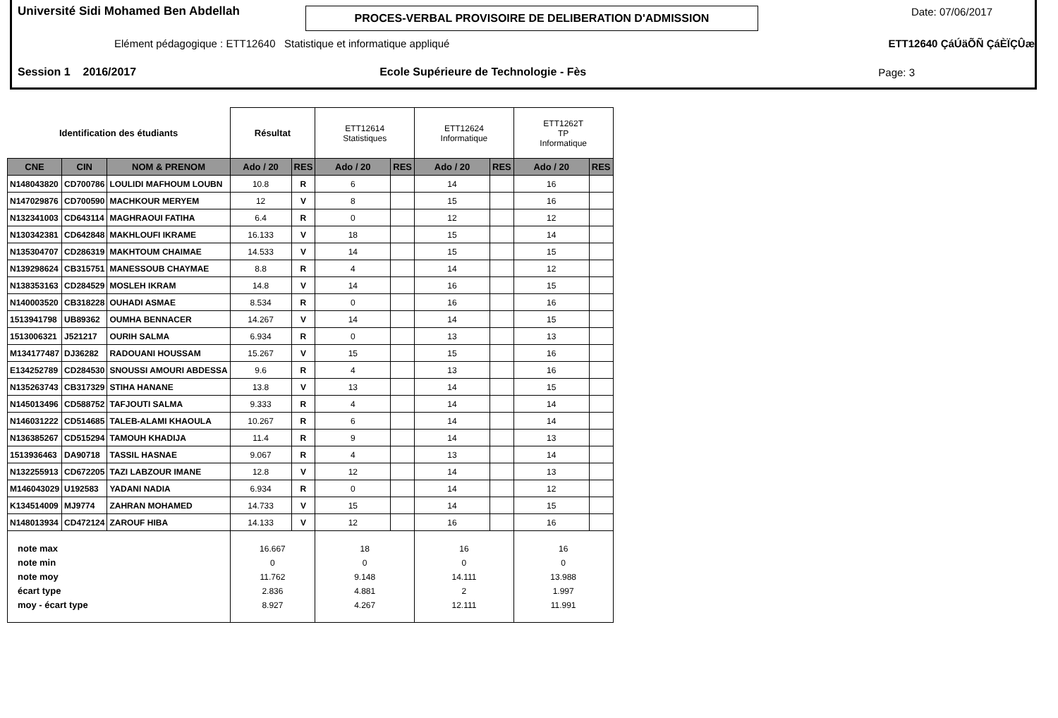Université Sidi Mohamed Ben Abdellah
PROCES-VERBAL PROVISOIRE DE DELIBERATION D'ADMISSION
Date: 07/06/2017
Elément pédagogique : ETT12640 Statistique et informatique appliqué ETT12640 ÇáÚäÕÑ ÇáÈÏÇÛæ
Session 1 2016/2017 Ecole Supérieure de Technologie - Fès Page: 3
| Identification des étudiants | | | Résultat | | ETT12614 Statistiques | | ETT12624 Informatique | | ETT1262T TP Informatique | |
| CNE | CIN | NOM & PRENOM | Ado / 20 | RES | Ado / 20 | RES | Ado / 20 | RES | Ado / 20 | RES |
| N148043820 | CD700786 | LOULIDI MAFHOUM LOUBN | 10.8 | R | 6 | | 14 | | 16 | |
| N147029876 | CD700590 | MACHKOUR MERYEM | 12 | V | 8 | | 15 | | 16 | |
| N132341003 | CD643114 | MAGHRAOUI FATIHA | 6.4 | R | 0 | | 12 | | 12 | |
| N130342381 | CD642848 | MAKHLOUFI IKRAME | 16.133 | V | 18 | | 15 | | 14 | |
| N135304707 | CD286319 | MAKHTOUM CHAIMAE | 14.533 | V | 14 | | 15 | | 15 | |
| N139298624 | CB315751 | MANESSOUB CHAYMAE | 8.8 | R | 4 | | 14 | | 12 | |
| N138353163 | CD284529 | MOSLEH IKRAM | 14.8 | V | 14 | | 16 | | 15 | |
| N140003520 | CB318228 | OUHADI ASMAE | 8.534 | R | 0 | | 16 | | 16 | |
| 1513941798 | UB89362 | OUMHA BENNACER | 14.267 | V | 14 | | 14 | | 15 | |
| 1513006321 | J521217 | OURIH SALMA | 6.934 | R | 0 | | 13 | | 13 | |
| M134177487 | DJ36282 | RADOUANI HOUSSAM | 15.267 | V | 15 | | 15 | | 16 | |
| E134252789 | CD284530 | SNOUSSI AMOURI ABDESSA | 9.6 | R | 4 | | 13 | | 16 | |
| N135263743 | CB317329 | STIHA HANANE | 13.8 | V | 13 | | 14 | | 15 | |
| N145013496 | CD588752 | TAFJOUTI SALMA | 9.333 | R | 4 | | 14 | | 14 | |
| N146031222 | CD514685 | TALEB-ALAMI KHAOULA | 10.267 | R | 6 | | 14 | | 14 | |
| N136385267 | CD515294 | TAMOUH KHADIJA | 11.4 | R | 9 | | 14 | | 13 | |
| 1513936463 | DA90718 | TASSIL HASNAE | 9.067 | R | 4 | | 13 | | 14 | |
| N132255913 | CD672205 | TAZI LABZOUR IMANE | 12.8 | V | 12 | | 14 | | 13 | |
| M146043029 | U192583 | YADANI NADIA | 6.934 | R | 0 | | 14 | | 12 | |
| K134514009 | MJ9774 | ZAHRAN MOHAMED | 14.733 | V | 15 | | 14 | | 15 | |
| N148013934 | CD472124 | ZAROUF HIBA | 14.133 | V | 12 | | 16 | | 16 | |
| note max note min note moy écart type moy - écart type | | | 16.667 0 11.762 2.836 8.927 | | 18 0 9.148 4.881 4.267 | | 16 0 14.111 2 12.111 | | 16 0 13.988 1.997 11.991 | |